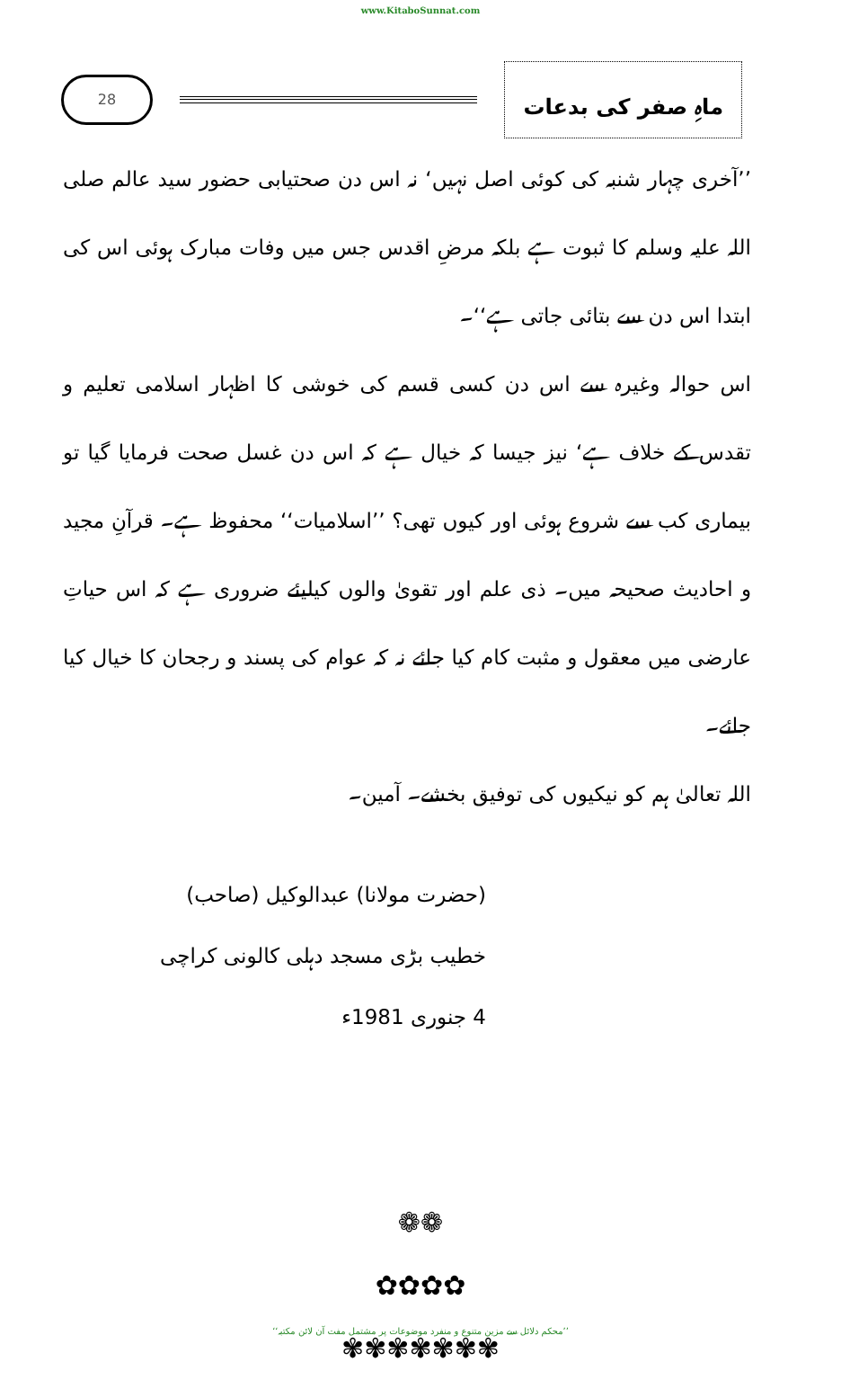www.KitaboSunnat.com
28
ماہِ صفر کی بدعات
’’آخری چہار شنبہ کی کوئی اصل نہیں‘ نہ اس دن صحتیابی حضور سید عالم صلی اللہ علیہ وسلم کا ثبوت ہے بلکہ مرضِ اقدس جس میں وفات مبارک ہوئی اس کی ابتدا اس دن سے بتائی جاتی ہے‘‘۔
اس حوالہ وغیرہ سے اس دن کسی قسم کی خوشی کا اظہار اسلامی تعلیم و تقدس کے خلاف ہے‘ نیز جیسا کہ خیال ہے کہ اس دن غسل صحت فرمایا گیا تو بیماری کب سے شروع ہوئی اور کیوں تھی؟ ’’اسلامیات‘‘ محفوظ ہے۔ قرآنِ مجید و احادیث صحیحہ میں۔ ذی علم اور تقویٰ والوں کیلیئے ضروری ہے کہ اس حیاتِ عارضی میں معقول و مثبت کام کیا جائے نہ کہ عوام کی پسند و رجحان کا خیال کیا جائے۔
اللہ تعالیٰ ہم کو نیکیوں کی توفیق بخشے۔ آمین۔
(حضرت مولانا) عبدالوکیل (صاحب)
خطیب بڑی مسجد دہلی کالونی کراچی
4 جنوری 1981ء
❁❁
✿✿✿✿
✾✾✾✾✾✾✾
’’محکم دلائل سے مزین متنوع و منفرد موضوعات پر مشتمل مفت آن لائن مکتبہ‘‘